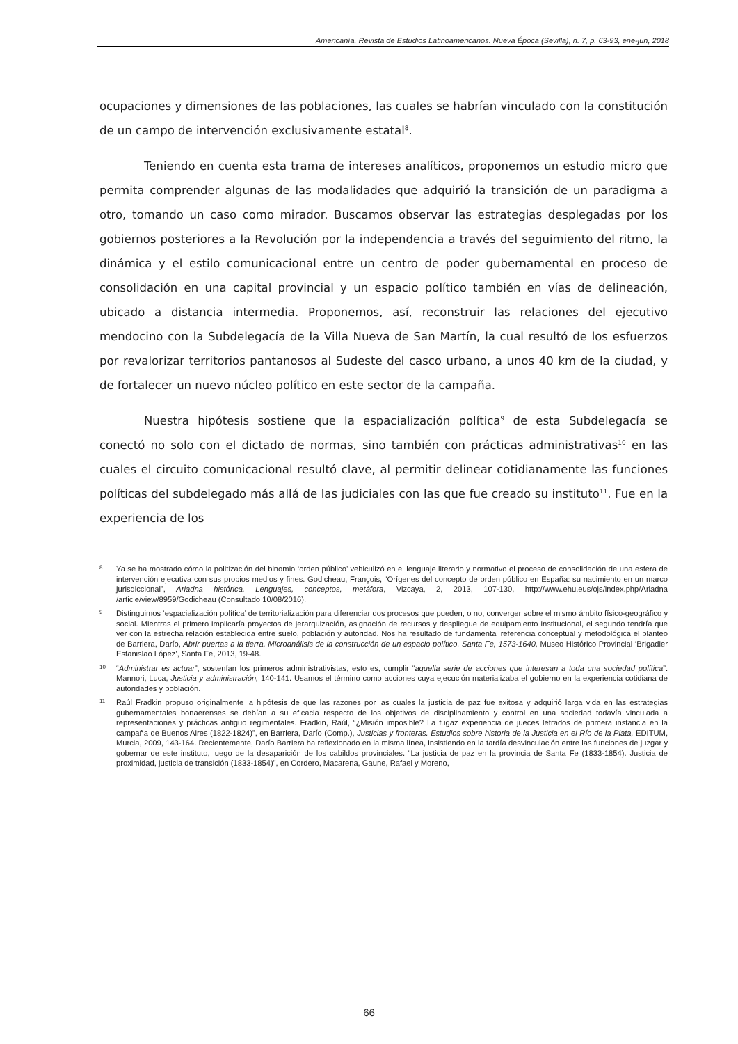Americanía. Revista de Estudios Latinoamericanos. Nueva Época (Sevilla), n. 7, p. 63-93, ene-jun, 2018
ocupaciones y dimensiones de las poblaciones, las cuales se habrían vinculado con la constitución de un campo de intervención exclusivamente estatal<sup>8</sup>.
Teniendo en cuenta esta trama de intereses analíticos, proponemos un estudio micro que permita comprender algunas de las modalidades que adquirió la transición de un paradigma a otro, tomando un caso como mirador. Buscamos observar las estrategias desplegadas por los gobiernos posteriores a la Revolución por la independencia a través del seguimiento del ritmo, la dinámica y el estilo comunicacional entre un centro de poder gubernamental en proceso de consolidación en una capital provincial y un espacio político también en vías de delineación, ubicado a distancia intermedia. Proponemos, así, reconstruir las relaciones del ejecutivo mendocino con la Subdelegacía de la Villa Nueva de San Martín, la cual resultó de los esfuerzos por revalorizar territorios pantanosos al Sudeste del casco urbano, a unos 40 km de la ciudad, y de fortalecer un nuevo núcleo político en este sector de la campaña.
Nuestra hipótesis sostiene que la espacialización política<sup>9</sup> de esta Subdelegacía se conectó no solo con el dictado de normas, sino también con prácticas administrativas<sup>10</sup> en las cuales el circuito comunicacional resultó clave, al permitir delinear cotidianamente las funciones políticas del subdelegado más allá de las judiciales con las que fue creado su instituto<sup>11</sup>. Fue en la experiencia de los
<sup>8</sup> Ya se ha mostrado cómo la politización del binomio ‘orden público’ vehiculizó en el lenguaje literario y normativo el proceso de consolidación de una esfera de intervención ejecutiva con sus propios medios y fines. Godicheau, François, “Orígenes del concepto de orden público en España: su nacimiento en un marco jurisdiccional”, Ariadna histórica. Lenguajes, conceptos, metáfora, Vizcaya, 2, 2013, 107-130, http://www.ehu.eus/ojs/index.php/Ariadna /article/view/8959/Godicheau (Consultado 10/08/2016).
<sup>9</sup> Distinguimos ‘espacialización política’ de territorialización para diferenciar dos procesos que pueden, o no, converger sobre el mismo ámbito físico-geográfico y social. Mientras el primero implicaría proyectos de jerarquización, asignación de recursos y despliegue de equipamiento institucional, el segundo tendría que ver con la estrecha relación establecida entre suelo, población y autoridad. Nos ha resultado de fundamental referencia conceptual y metodológica el planteo de Barriera, Darío, Abrir puertas a la tierra. Microanálisis de la construcción de un espacio político. Santa Fe, 1573-1640, Museo Histórico Provincial ‘Brigadier Estanislao López’, Santa Fe, 2013, 19-48.
<sup>10</sup> “Administrar es actuar”, sostenían los primeros administrativistas, esto es, cumplir “aquella serie de acciones que interesan a toda una sociedad política”. Mannori, Luca, Justicia y administración, 140-141. Usamos el término como acciones cuya ejecución materializaba el gobierno en la experiencia cotidiana de autoridades y población.
<sup>11</sup> Raúl Fradkin propuso originalmente la hipótesis de que las razones por las cuales la justicia de paz fue exitosa y adquirió larga vida en las estrategias gubernamentales bonaerenses se debían a su eficacia respecto de los objetivos de disciplinamiento y control en una sociedad todavía vinculada a representaciones y prácticas antiguo regimentales. Fradkin, Raúl, “¿Misión imposible? La fugaz experiencia de jueces letrados de primera instancia en la campaña de Buenos Aires (1822-1824)”, en Barriera, Darío (Comp.), Justicias y fronteras. Estudios sobre historia de la Justicia en el Río de la Plata, EDITUM, Murcia, 2009, 143-164. Recientemente, Darío Barriera ha reflexionado en la misma línea, insistiendo en la tardía desvinculación entre las funciones de juzgar y gobernar de este instituto, luego de la desaparición de los cabildos provinciales. “La justicia de paz en la provincia de Santa Fe (1833-1854). Justicia de proximidad, justicia de transición (1833-1854)”, en Cordero, Macarena, Gaune, Rafael y Moreno,
66